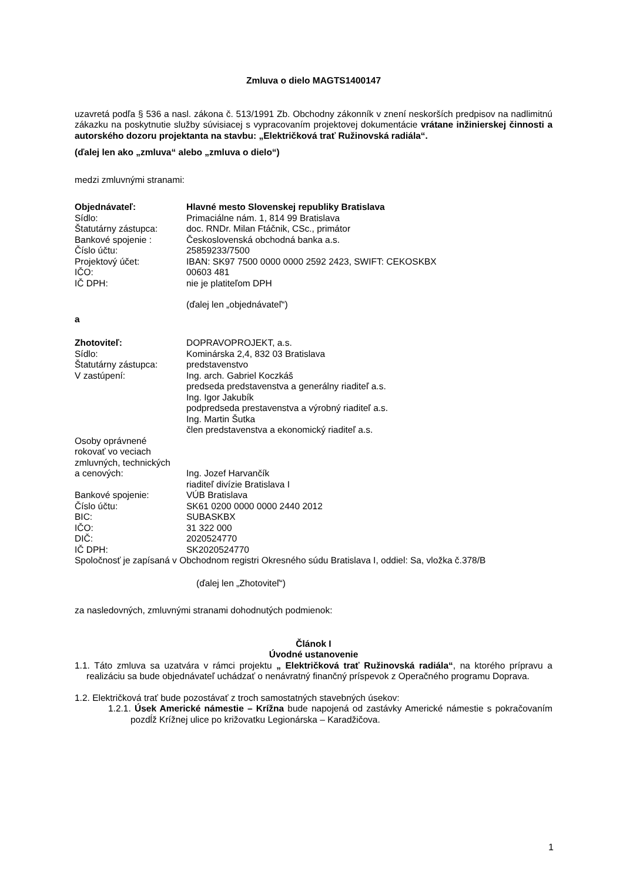Zmluva o dielo MAGTS1400147
uzavretá podľa § 536 a nasl. zákona č. 513/1991 Zb. Obchodny zákonník v znení neskorších predpisov na nadlimitnú zákazku na poskytnutie služby súvisiacej s vypracovaním projektovej dokumentácie vrátane inžinierskej činnosti a autorského dozoru projektanta na stavbu: „Električková trať Ružinovská radiála“.
(ďalej len ako „zmluva“ alebo „zmluva o dielo“)
medzi zmluvnými stranami:
Objednávateľ: Hlavné mesto Slovenskej republiky Bratislava
Sídlo: Primaciálne nám. 1, 814 99 Bratislava
Štatutárny zástupca: doc. RNDr. Milan Ftáčnik, CSc., primátor
Bankové spojenie : Československá obchodná banka a.s.
Číslo účtu: 25859233/7500
Projektový účet: IBAN: SK97 7500 0000 0000 2592 2423, SWIFT: CEKOSKBX
IČO: 00603 481
IČ DPH: nie je platiteľom DPH
(ďalej len „objednávateľ“)
a
Zhotoviteľ: DOPRAVOPROJEKT, a.s.
Sídlo: Kominárska 2,4, 832 03 Bratislava
Štatutárny zástupca: predstavenstvo
V zastúpení: Ing. arch. Gabriel Koczkáš
predseda predstavenstva a generálny riaditeľ a.s.
Ing. Igor Jakubík
podpredseda prestavenstva a výrobný riaditeľ a.s.
Ing. Martin Šutka
člen predstavenstva a ekonomický riaditeľ a.s.
Osoby oprávnené
rokovať vo veciach
zmluvných, technických
a cenových: Ing. Jozef Harvančík
riaditeľ divízie Bratislava I
Bankové spojenie: VÚB Bratislava
Číslo účtu: SK61 0200 0000 0000 2440 2012
BIC: SUBASKBX
IČO: 31 322 000
DIČ: 2020524770
IČ DPH: SK2020524770
Spoločnosť je zapísaná v Obchodnom registri Okresného súdu Bratislava I, oddiel: Sa, vložka č.378/B
(ďalej len „Zhotoviteľ“)
za nasledovných, zmluvnými stranami dohodnutých podmienok:
Článok I
Úvodné ustanovenie
1.1. Táto zmluva sa uzatvára v rámci projektu „ Električková trať Ružinovská radiála“, na ktorého prípravu a realizáciu sa bude objednávateľ uchádzať o nenávratný finančný príspevok z Operačného programu Doprava.
1.2. Električková trať bude pozostávať z troch samostatných stavebných úsekov:
1.2.1. Úsek Americké námestie – Krížna bude napojená od zastávky Americké námestie s pokračovaním pozdĺž Krížnej ulice po križovatku Legionárska – Karadžičova.
1